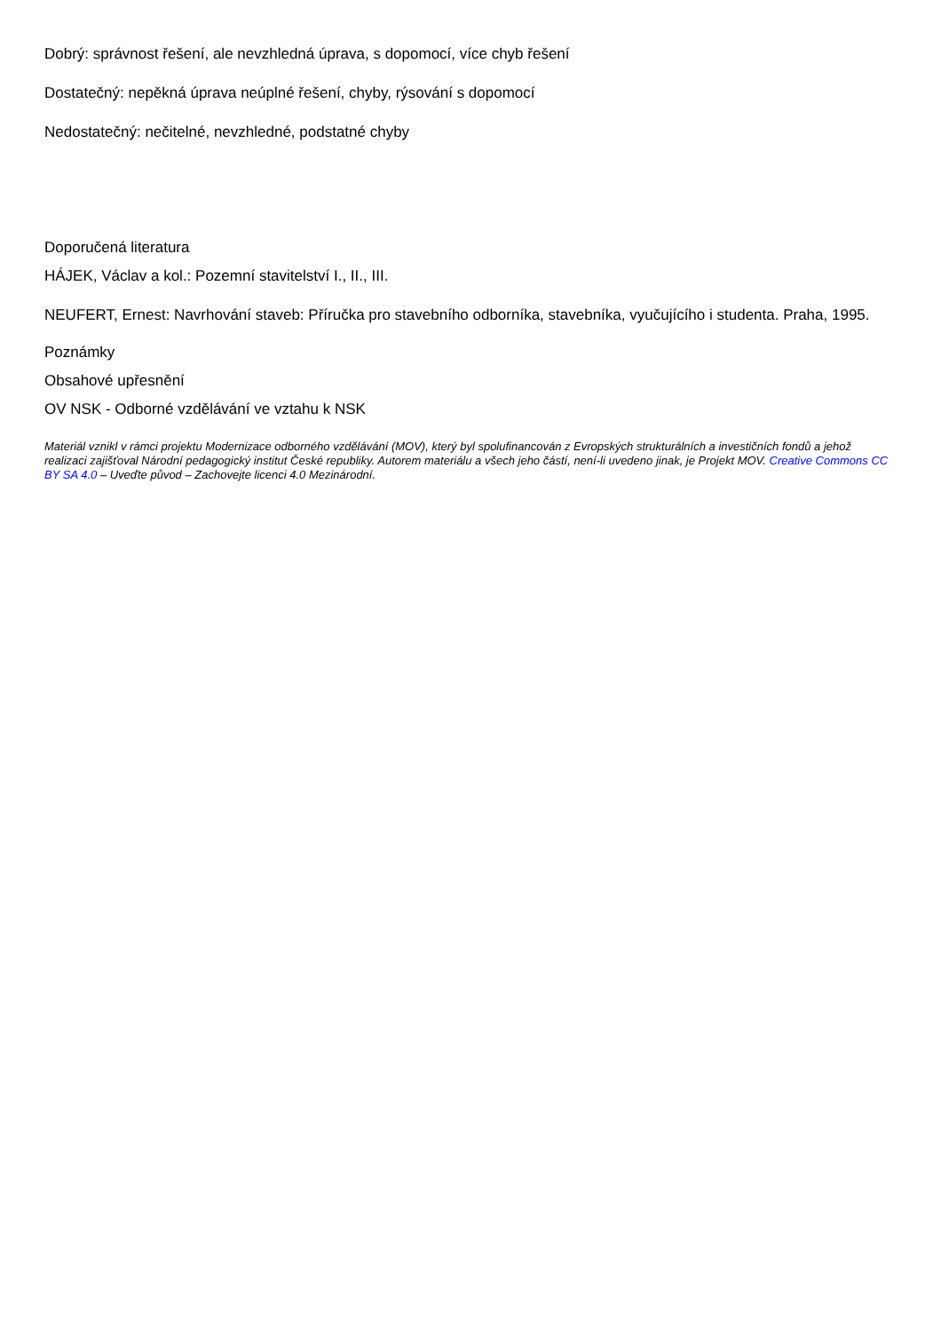Dobrý: správnost řešení, ale nevzhledná úprava, s dopomocí, více chyb řešení
Dostatečný: nepěkná úprava neúplné řešení, chyby, rýsování s dopomocí
Nedostatečný: nečitelné, nevzhledné, podstatné chyby
Doporučená literatura
HÁJEK, Václav a kol.: Pozemní stavitelství I., II., III.
NEUFERT, Ernest: Navrhování staveb: Příručka pro stavebního odborníka, stavebníka, vyučujícího i studenta. Praha, 1995.
Poznámky
Obsahové upřesnění
OV NSK - Odborné vzdělávání ve vztahu k NSK
Materiál vznikl v rámci projektu Modernizace odborného vzdělávání (MOV), který byl spolufinancován z Evropských strukturálních a investičních fondů a jehož realizaci zajišťoval Národní pedagogický institut České republiky. Autorem materiálu a všech jeho částí, není-li uvedeno jinak, je Projekt MOV. Creative Commons CC BY SA 4.0 – Uveďte původ – Zachovejte licenci 4.0 Mezinárodní.